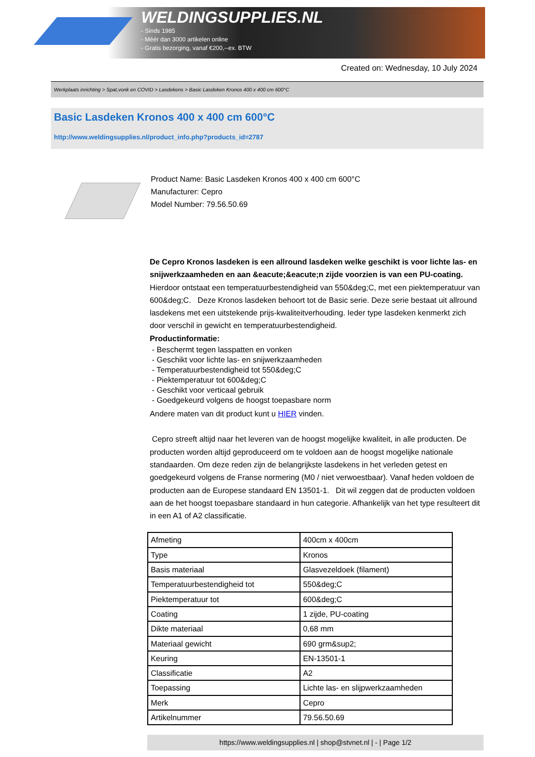WELDINGSUPPLIES.NL
- Sinds 1985
- Méér dan 3000 artikelen online
- Gratis bezorging, vanaf €200,--ex. BTW
Created on: Wednesday, 10 July 2024
Werkplaats inrichting > Spat,vonk en COVID > Lasdekens > Basic Lasdeken Kronos 400 x 400 cm 600°C
Basic Lasdeken Kronos 400 x 400 cm 600°C
http://www.weldingsupplies.nl/product_info.php?products_id=2787
Product Name: Basic Lasdeken Kronos 400 x 400 cm 600°C
Manufacturer: Cepro
Model Number: 79.56.50.69
De Cepro Kronos lasdeken is een allround lasdeken welke geschikt is voor lichte las- en snijwerkzaamheden en aan &eacute;&eacute;n zijde voorzien is van een PU-coating. Hierdoor ontstaat een temperatuurbestendigheid van 550&deg;C, met een piektemperatuur van 600&deg;C. Deze Kronos lasdeken behoort tot de Basic serie. Deze serie bestaat uit allround lasdekens met een uitstekende prijs-kwaliteitverhouding. Ieder type lasdeken kenmerkt zich door verschil in gewicht en temperatuurbestendigheid.
Productinformatie:
- Beschermt tegen lasspatten en vonken
- Geschikt voor lichte las- en snijwerkzaamheden
- Temperatuurbestendigheid tot 550&deg;C
- Piektemperatuur tot 600&deg;C
- Geschikt voor verticaal gebruik
- Goedgekeurd volgens de hoogst toepasbare norm
Andere maten van dit product kunt u HIER vinden.
Cepro streeft altijd naar het leveren van de hoogst mogelijke kwaliteit, in alle producten. De producten worden altijd geproduceerd om te voldoen aan de hoogst mogelijke nationale standaarden. Om deze reden zijn de belangrijkste lasdekens in het verleden getest en goedgekeurd volgens de Franse normering (M0 / niet verwoestbaar). Vanaf heden voldoen de producten aan de Europese standaard EN 13501-1. Dit wil zeggen dat de producten voldoen aan de het hoogst toepasbare standaard in hun categorie. Afhankelijk van het type resulteert dit in een A1 of A2 classificatie.
| Afmeting | 400cm x 400cm |
| Type | Kronos |
| Basis materiaal | Glasvezeldoek (filament) |
| Temperatuurbestendigheid tot | 550&deg;C |
| Piektemperatuur tot | 600&deg;C |
| Coating | 1 zijde, PU-coating |
| Dikte materiaal | 0,68 mm |
| Materiaal gewicht | 690 grm&sup2; |
| Keuring | EN-13501-1 |
| Classificatie | A2 |
| Toepassing | Lichte las- en slijpwerkzaamheden |
| Merk | Cepro |
| Artikelnummer | 79.56.50.69 |
https://www.weldingsupplies.nl | shop@stvnet.nl | - | Page 1/2